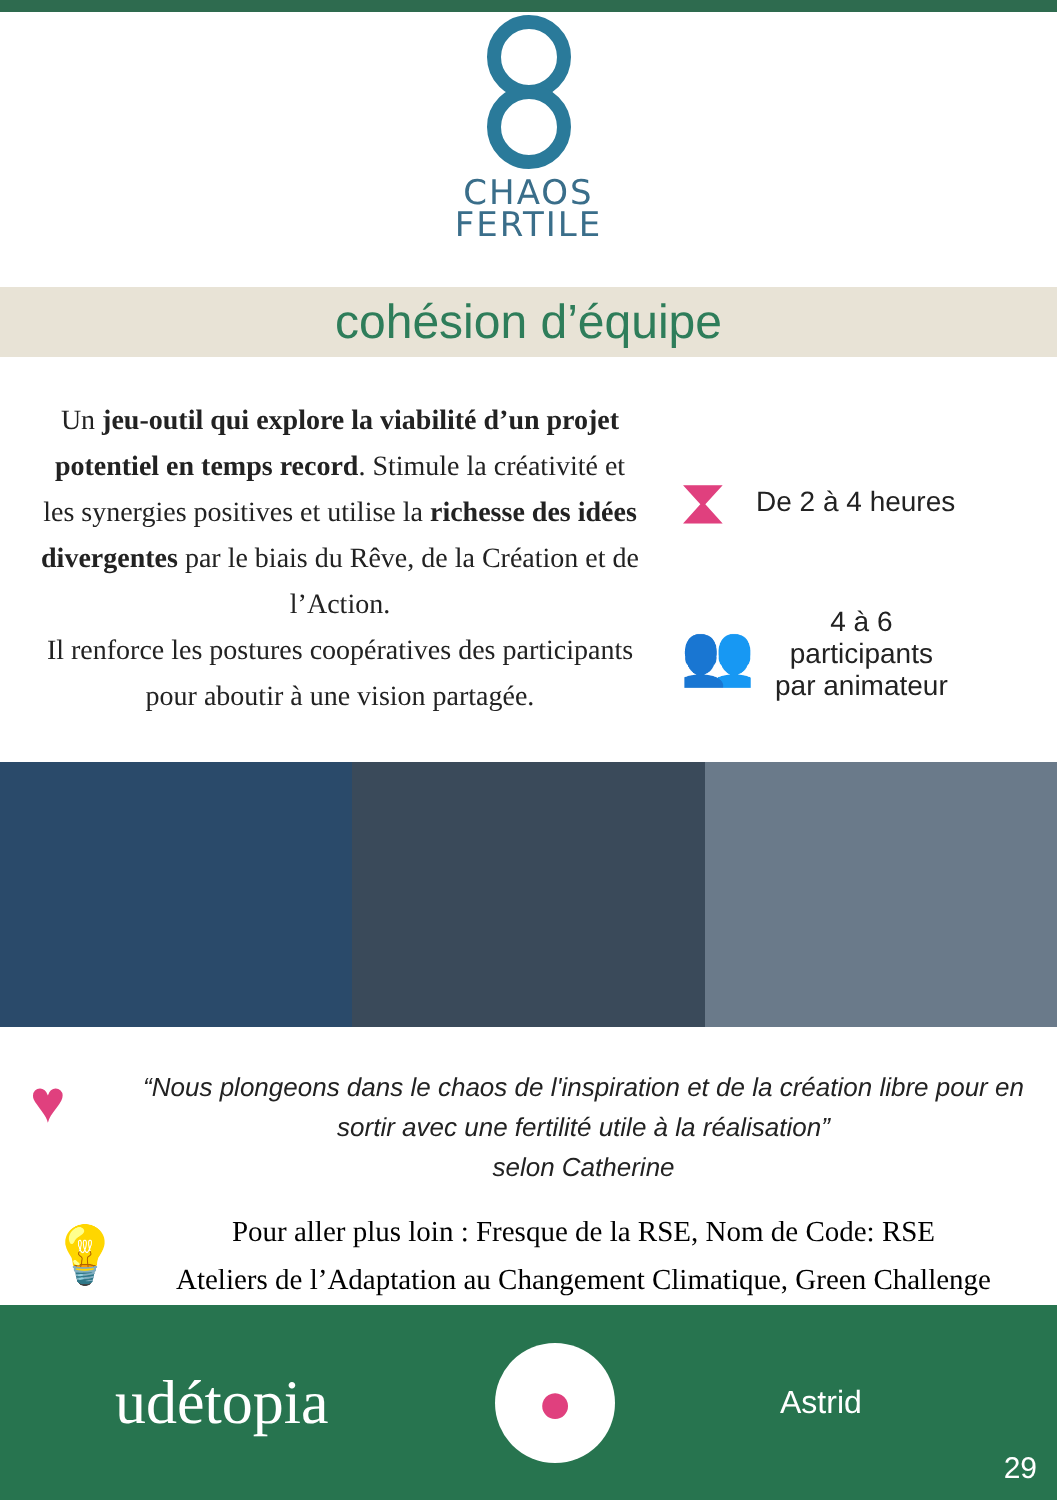CHAOS
FERTILE
cohésion d’équipe
Un jeu-outil qui explore la viabilité d’un projet potentiel en temps record. Stimule la créativité et les synergies positives et utilise la richesse des idées divergentes par le biais du Rêve, de la Création et de l’Action.
Il renforce les postures coopératives des participants pour aboutir à une vision partagée.
⧗ De 2 à 4 heures
👥
4 à 6
participants
par animateur
♥
“Nous plongeons dans le chaos de l'inspiration et de la création libre pour en sortir avec une fertilité utile à la réalisation”
selon Catherine
💡
Pour aller plus loin : Fresque de la RSE, Nom de Code: RSE
Ateliers de l’Adaptation au Changement Climatique, Green Challenge
udétopia
●
Astrid
29